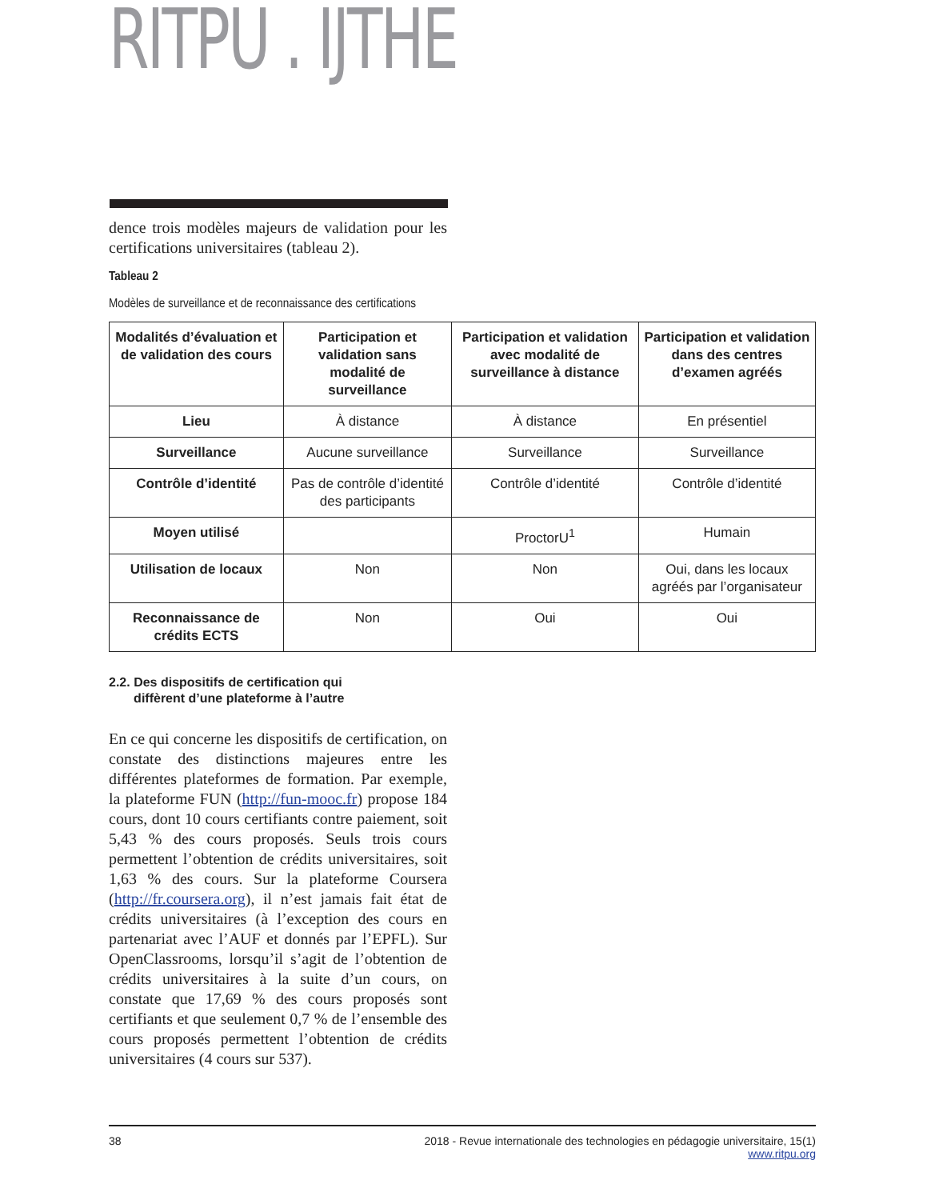RITPU . IJTHE
dence trois modèles majeurs de validation pour les certifications universitaires (tableau 2).
Tableau 2
Modèles de surveillance et de reconnaissance des certifications
| Modalités d’évaluation et de validation des cours | Participation et validation sans modalité de surveillance | Participation et validation avec modalité de surveillance à distance | Participation et validation dans des centres d’examen agréés |
| --- | --- | --- | --- |
| Lieu | À distance | À distance | En présentiel |
| Surveillance | Aucune surveillance | Surveillance | Surveillance |
| Contrôle d’identité | Pas de contrôle d’identité des participants | Contrôle d’identité | Contrôle d’identité |
| Moyen utilisé | | ProctorU<sup>1</sup> | Humain |
| Utilisation de locaux | Non | Non | Oui, dans les locaux agréés par l’organisateur |
| Reconnaissance de crédits ECTS | Non | Oui | Oui |
2.2. Des dispositifs de certification qui
diffèrent d’une plateforme à l’autre
En ce qui concerne les dispositifs de certification, on constate des distinctions majeures entre les différentes plateformes de formation. Par exemple, la plateforme FUN (http://fun-mooc.fr) propose 184 cours, dont 10 cours certifiants contre paiement, soit 5,43 % des cours proposés. Seuls trois cours permettent l’obtention de crédits universitaires, soit 1,63 % des cours. Sur la plateforme Coursera (http://fr.coursera.org), il n’est jamais fait état de crédits universitaires (à l’exception des cours en partenariat avec l’AUF et donnés par l’EPFL). Sur OpenClassrooms, lorsqu’il s’agit de l’obtention de crédits universitaires à la suite d’un cours, on constate que 17,69 % des cours proposés sont certifiants et que seulement 0,7 % de l’ensemble des cours proposés permettent l’obtention de crédits universitaires (4 cours sur 537).
38 2018 - Revue internationale des technologies en pédagogie universitaire, 15(1)
www.ritpu.org